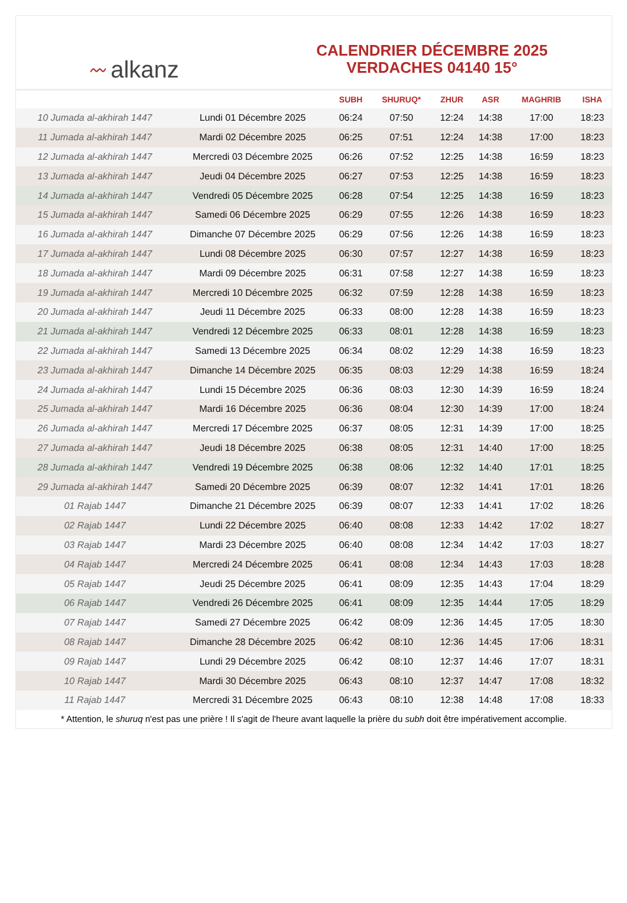〰 alkanz
CALENDRIER DÉCEMBRE 2025
VERDACHES 04140 15°
| | | SUBH | SHURUQ* | ZHUR | ASR | MAGHRIB | ISHA |
| --- | --- | --- | --- | --- | --- | --- | --- |
| 10 Jumada al-akhirah 1447 | Lundi 01 Décembre 2025 | 06:24 | 07:50 | 12:24 | 14:38 | 17:00 | 18:23 |
| 11 Jumada al-akhirah 1447 | Mardi 02 Décembre 2025 | 06:25 | 07:51 | 12:24 | 14:38 | 17:00 | 18:23 |
| 12 Jumada al-akhirah 1447 | Mercredi 03 Décembre 2025 | 06:26 | 07:52 | 12:25 | 14:38 | 16:59 | 18:23 |
| 13 Jumada al-akhirah 1447 | Jeudi 04 Décembre 2025 | 06:27 | 07:53 | 12:25 | 14:38 | 16:59 | 18:23 |
| 14 Jumada al-akhirah 1447 | Vendredi 05 Décembre 2025 | 06:28 | 07:54 | 12:25 | 14:38 | 16:59 | 18:23 |
| 15 Jumada al-akhirah 1447 | Samedi 06 Décembre 2025 | 06:29 | 07:55 | 12:26 | 14:38 | 16:59 | 18:23 |
| 16 Jumada al-akhirah 1447 | Dimanche 07 Décembre 2025 | 06:29 | 07:56 | 12:26 | 14:38 | 16:59 | 18:23 |
| 17 Jumada al-akhirah 1447 | Lundi 08 Décembre 2025 | 06:30 | 07:57 | 12:27 | 14:38 | 16:59 | 18:23 |
| 18 Jumada al-akhirah 1447 | Mardi 09 Décembre 2025 | 06:31 | 07:58 | 12:27 | 14:38 | 16:59 | 18:23 |
| 19 Jumada al-akhirah 1447 | Mercredi 10 Décembre 2025 | 06:32 | 07:59 | 12:28 | 14:38 | 16:59 | 18:23 |
| 20 Jumada al-akhirah 1447 | Jeudi 11 Décembre 2025 | 06:33 | 08:00 | 12:28 | 14:38 | 16:59 | 18:23 |
| 21 Jumada al-akhirah 1447 | Vendredi 12 Décembre 2025 | 06:33 | 08:01 | 12:28 | 14:38 | 16:59 | 18:23 |
| 22 Jumada al-akhirah 1447 | Samedi 13 Décembre 2025 | 06:34 | 08:02 | 12:29 | 14:38 | 16:59 | 18:23 |
| 23 Jumada al-akhirah 1447 | Dimanche 14 Décembre 2025 | 06:35 | 08:03 | 12:29 | 14:38 | 16:59 | 18:24 |
| 24 Jumada al-akhirah 1447 | Lundi 15 Décembre 2025 | 06:36 | 08:03 | 12:30 | 14:39 | 16:59 | 18:24 |
| 25 Jumada al-akhirah 1447 | Mardi 16 Décembre 2025 | 06:36 | 08:04 | 12:30 | 14:39 | 17:00 | 18:24 |
| 26 Jumada al-akhirah 1447 | Mercredi 17 Décembre 2025 | 06:37 | 08:05 | 12:31 | 14:39 | 17:00 | 18:25 |
| 27 Jumada al-akhirah 1447 | Jeudi 18 Décembre 2025 | 06:38 | 08:05 | 12:31 | 14:40 | 17:00 | 18:25 |
| 28 Jumada al-akhirah 1447 | Vendredi 19 Décembre 2025 | 06:38 | 08:06 | 12:32 | 14:40 | 17:01 | 18:25 |
| 29 Jumada al-akhirah 1447 | Samedi 20 Décembre 2025 | 06:39 | 08:07 | 12:32 | 14:41 | 17:01 | 18:26 |
| 01 Rajab 1447 | Dimanche 21 Décembre 2025 | 06:39 | 08:07 | 12:33 | 14:41 | 17:02 | 18:26 |
| 02 Rajab 1447 | Lundi 22 Décembre 2025 | 06:40 | 08:08 | 12:33 | 14:42 | 17:02 | 18:27 |
| 03 Rajab 1447 | Mardi 23 Décembre 2025 | 06:40 | 08:08 | 12:34 | 14:42 | 17:03 | 18:27 |
| 04 Rajab 1447 | Mercredi 24 Décembre 2025 | 06:41 | 08:08 | 12:34 | 14:43 | 17:03 | 18:28 |
| 05 Rajab 1447 | Jeudi 25 Décembre 2025 | 06:41 | 08:09 | 12:35 | 14:43 | 17:04 | 18:29 |
| 06 Rajab 1447 | Vendredi 26 Décembre 2025 | 06:41 | 08:09 | 12:35 | 14:44 | 17:05 | 18:29 |
| 07 Rajab 1447 | Samedi 27 Décembre 2025 | 06:42 | 08:09 | 12:36 | 14:45 | 17:05 | 18:30 |
| 08 Rajab 1447 | Dimanche 28 Décembre 2025 | 06:42 | 08:10 | 12:36 | 14:45 | 17:06 | 18:31 |
| 09 Rajab 1447 | Lundi 29 Décembre 2025 | 06:42 | 08:10 | 12:37 | 14:46 | 17:07 | 18:31 |
| 10 Rajab 1447 | Mardi 30 Décembre 2025 | 06:43 | 08:10 | 12:37 | 14:47 | 17:08 | 18:32 |
| 11 Rajab 1447 | Mercredi 31 Décembre 2025 | 06:43 | 08:10 | 12:38 | 14:48 | 17:08 | 18:33 |
* Attention, le shuruq n'est pas une prière ! Il s'agit de l'heure avant laquelle la prière du subh doit être impérativement accomplie.